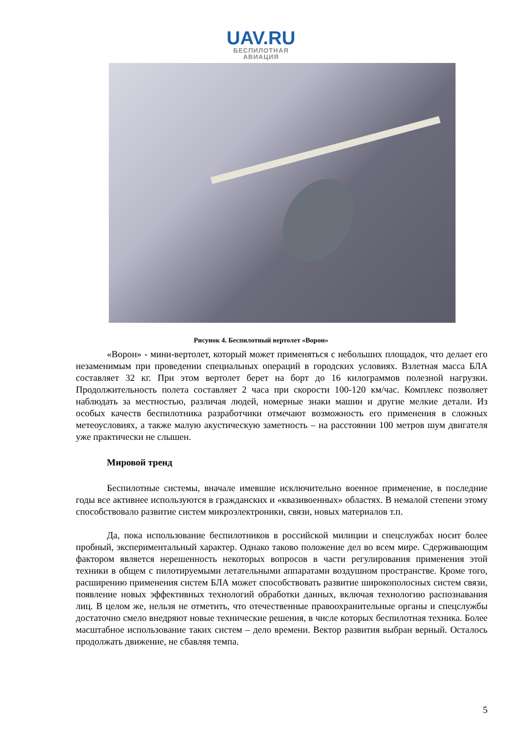UAV.RU
БЕСПИЛОТНАЯ
АВИАЦИЯ
Рисунок 4. Беспилотный вертолет «Ворон»
«Ворон» - мини-вертолет, который может применяться с небольших площадок, что делает его незаменимым при проведении специальных операций в городских условиях. Взлетная масса БЛА составляет 32 кг. При этом вертолет берет на борт до 16 килограммов полезной нагрузки. Продолжительность полета составляет 2 часа при скорости 100-120 км/час. Комплекс позволяет наблюдать за местностью, различая людей, номерные знаки машин и другие мелкие детали. Из особых качеств беспилотника разработчики отмечают возможность его применения в сложных метеоусловиях, а также малую акустическую заметность – на расстоянии 100 метров шум двигателя уже практически не слышен.
Мировой тренд
Беспилотные системы, вначале имевшие исключительно военное применение, в последние годы все активнее используются в гражданских и «квазивоенных» областях. В немалой степени этому способствовало развитие систем микроэлектроники, связи, новых материалов т.п.
Да, пока использование беспилотников в российской милиции и спецслужбах носит более пробный, экспериментальный характер. Однако таково положение дел во всем мире. Сдерживающим фактором является нерешенность некоторых вопросов в части регулирования применения этой техники в общем с пилотируемыми летательными аппаратами воздушном пространстве. Кроме того, расширению применения систем БЛА может способствовать развитие широкополосных систем связи, появление новых эффективных технологий обработки данных, включая технологию распознавания лиц. В целом же, нельзя не отметить, что отечественные правоохранительные органы и спецслужбы достаточно смело внедряют новые технические решения, в числе которых беспилотная техника. Более масштабное использование таких систем – дело времени. Вектор развития выбран верный. Осталось продолжать движение, не сбавляя темпа.
5